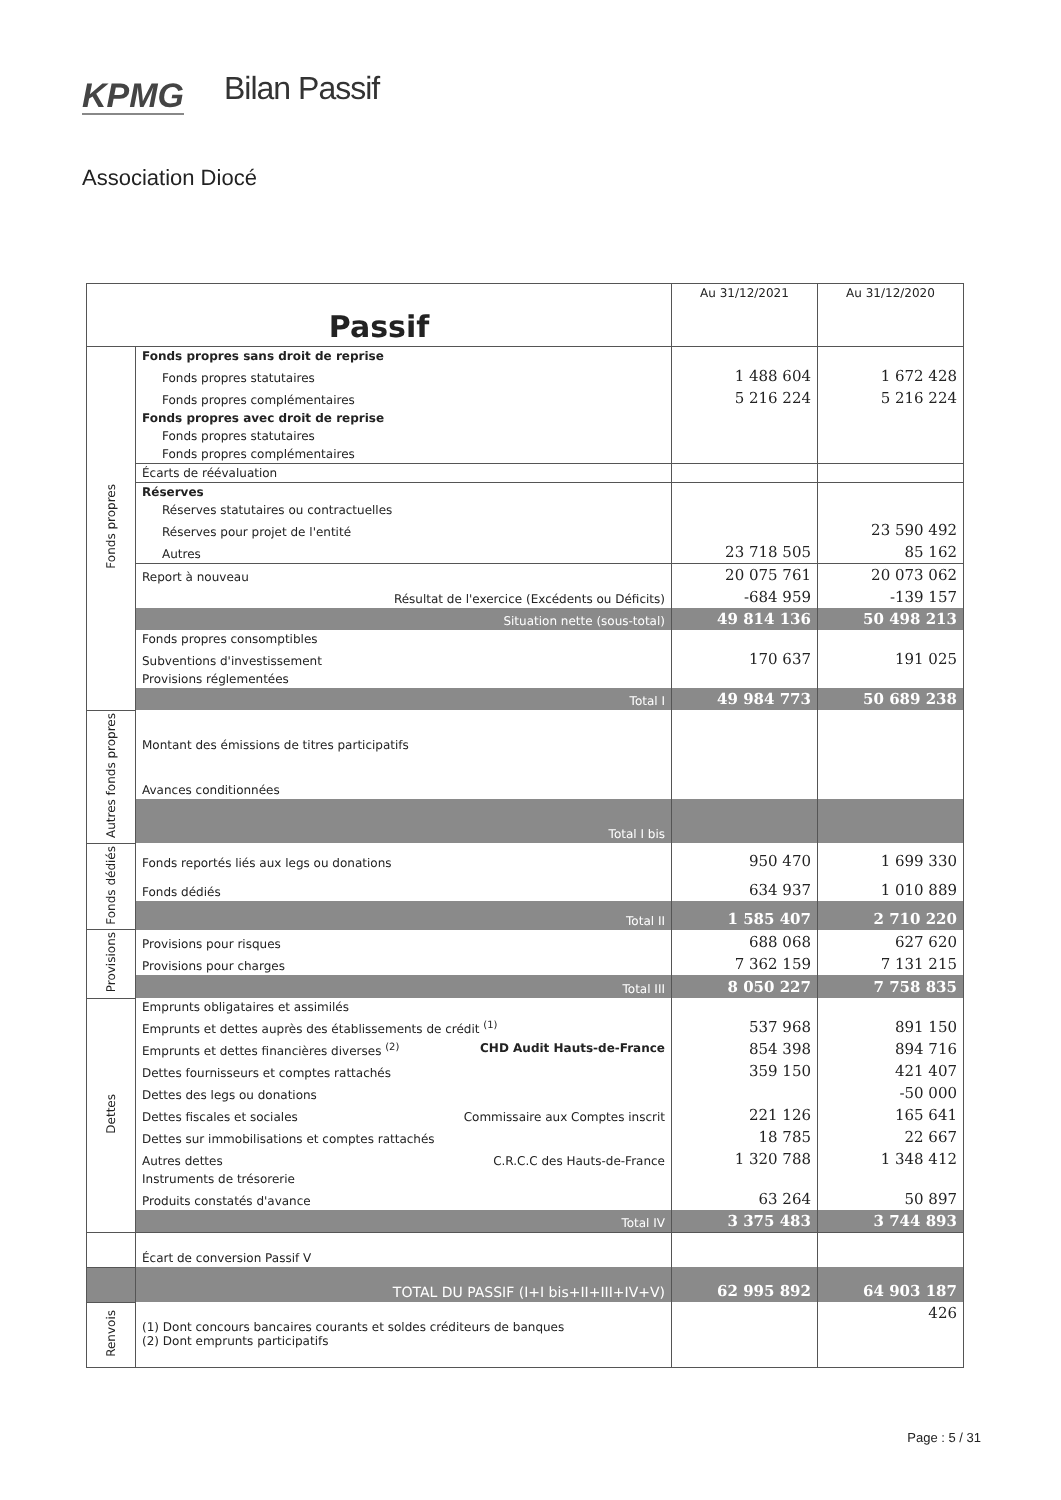KPMG Bilan Passif
Association Diocé
| Passif | | Au 31/12/2021 | Au 31/12/2020 |
| --- | --- | --- | --- |
| Fonds propres | Fonds propres sans droit de reprise | | |
| | Fonds propres statutaires | 1 488 604 | 1 672 428 |
| | Fonds propres complémentaires | 5 216 224 | 5 216 224 |
| | Fonds propres avec droit de reprise | | |
| | Fonds propres statutaires | | |
| | Fonds propres complémentaires | | |
| | Écarts de réévaluation | | |
| | Réserves | | |
| | Réserves statutaires ou contractuelles | | |
| | Réserves pour projet de l'entité | | 23 590 492 |
| | Autres | 23 718 505 | 85 162 |
| | Report à nouveau | 20 075 761 | 20 073 062 |
| | Résultat de l'exercice (Excédents ou Déficits) | -684 959 | -139 157 |
| | Situation nette (sous-total) | 49 814 136 | 50 498 213 |
| | Fonds propres consomptibles | | |
| | Subventions d'investissement | 170 637 | 191 025 |
| | Provisions réglementées | | |
| | Total I | 49 984 773 | 50 689 238 |
| Autres fonds propres | Montant des émissions de titres participatifs | | |
| | Avances conditionnées | | |
| | Total I bis | | |
| Fonds dédiés | Fonds reportés liés aux legs ou donations | 950 470 | 1 699 330 |
| | Fonds dédiés | 634 937 | 1 010 889 |
| | Total II | 1 585 407 | 2 710 220 |
| Provisions | Provisions pour risques | 688 068 | 627 620 |
| | Provisions pour charges | 7 362 159 | 7 131 215 |
| | Total III | 8 050 227 | 7 758 835 |
| Dettes | Emprunts obligataires et assimilés | | |
| | Emprunts et dettes auprès des établissements de crédit <sup>(1)</sup> | 537 968 | 891 150 |
| | Emprunts et dettes financières diverses <sup>(2)</sup> CHD Audit Hauts-de-France | 854 398 | 894 716 |
| | Dettes fournisseurs et comptes rattachés | 359 150 | 421 407 |
| | Dettes des legs ou donations | | -50 000 |
| | Dettes fiscales et sociales Commissaire aux Comptes inscrit | 221 126 | 165 641 |
| | Dettes sur immobilisations et comptes rattachés | 18 785 | 22 667 |
| | Autres dettes C.R.C.C des Hauts-de-France | 1 320 788 | 1 348 412 |
| | Instruments de trésorerie | | |
| | Produits constatés d'avance | 63 264 | 50 897 |
| | Total IV | 3 375 483 | 3 744 893 |
| | Écart de conversion Passif V | | |
| | TOTAL DU PASSIF (I+I bis+II+III+IV+V) | 62 995 892 | 64 903 187 |
| Renvois | (1) Dont concours bancaires courants et soldes créditeurs de banques (2) Dont emprunts participatifs | | 426 |
Page : 5 / 31